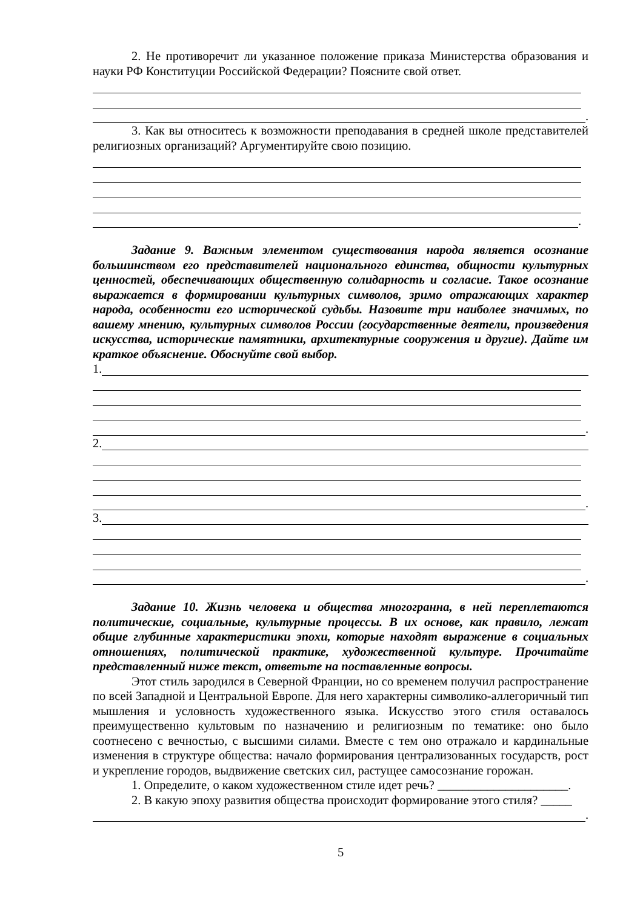2. Не противоречит ли указанное положение приказа Министерства образования и науки РФ Конституции Российской Федерации? Поясните свой ответ.
.
3. Как вы относитесь к возможности преподавания в средней школе представителей религиозных организаций? Аргументируйте свою позицию.
.
Задание 9. Важным элементом существования народа является осознание большинством его представителей национального единства, общности культурных ценностей, обеспечивающих общественную солидарность и согласие. Такое осознание выражается в формировании культурных символов, зримо отражающих характер народа, особенности его исторической судьбы. Назовите три наиболее значимых, по вашему мнению, культурных символов России (государственные деятели, произведения искусства, исторические памятники, архитектурные сооружения и другие). Дайте им краткое объяснение. Обоснуйте свой выбор.
1.
.
2.
.
3.
.
Задание 10. Жизнь человека и общества многогранна, в ней переплетаются политические, социальные, культурные процессы. В их основе, как правило, лежат общие глубинные характеристики эпохи, которые находят выражение в социальных отношениях, политической практике, художественной культуре. Прочитайте представленный ниже текст, ответьте на поставленные вопросы.
Этот стиль зародился в Северной Франции, но со временем получил распространение по всей Западной и Центральной Европе. Для него характерны символико-аллегоричный тип мышления и условность художественного языка. Искусство этого стиля оставалось преимущественно культовым по назначению и религиозным по тематике: оно было соотнесено с вечностью, с высшими силами. Вместе с тем оно отражало и кардинальные изменения в структуре общества: начало формирования централизованных государств, рост и укрепление городов, выдвижение светских сил, растущее самосознание горожан.
1. Определите, о каком художественном стиле идет речь? _____________________.
2. В какую эпоху развития общества происходит формирование этого стиля? _____
.
5